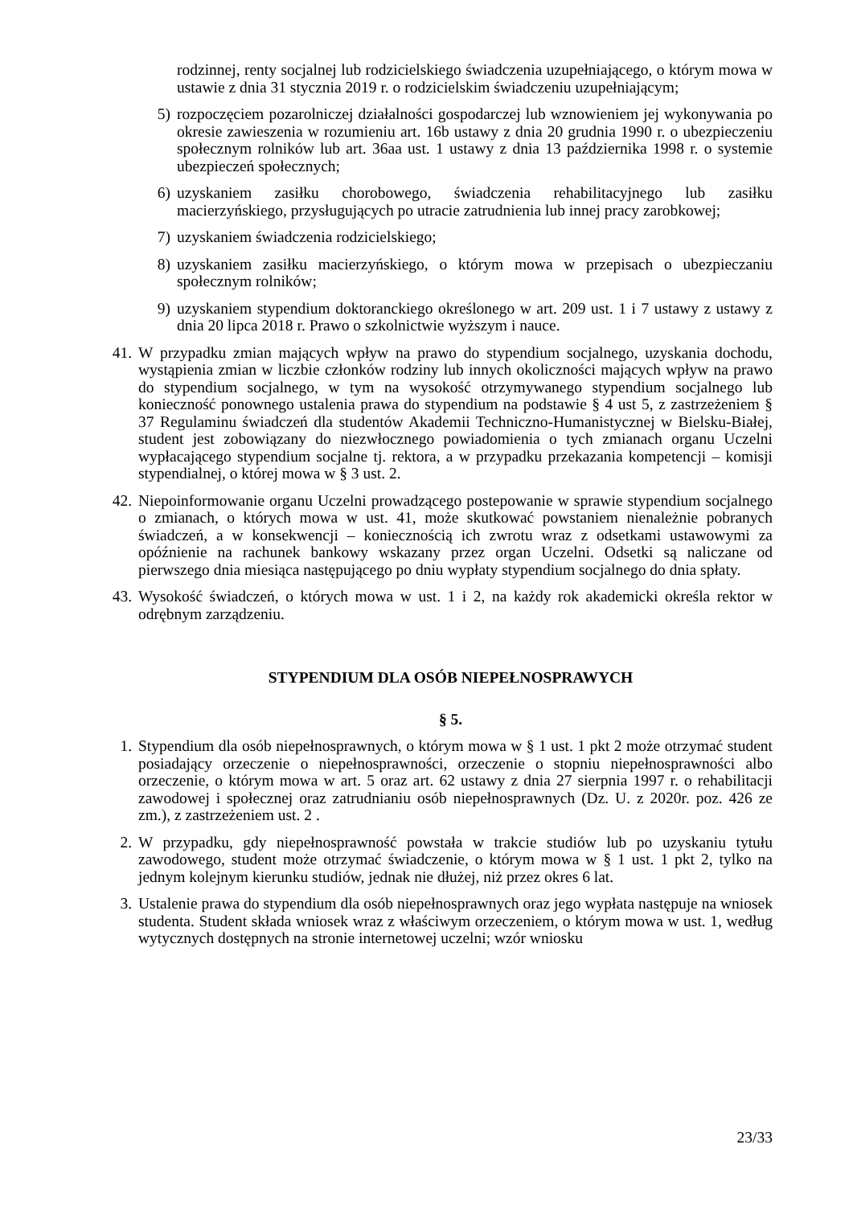rodzinnej, renty socjalnej lub rodzicielskiego świadczenia uzupełniającego, o którym mowa w ustawie z dnia 31 stycznia 2019 r. o rodzicielskim świadczeniu uzupełniającym;
5) rozpoczęciem pozarolniczej działalności gospodarczej lub wznowieniem jej wykonywania po okresie zawieszenia w rozumieniu art. 16b ustawy z dnia 20 grudnia 1990 r. o ubezpieczeniu społecznym rolników lub art. 36aa ust. 1 ustawy z dnia 13 października 1998 r. o systemie ubezpieczeń społecznych;
6) uzyskaniem zasiłku chorobowego, świadczenia rehabilitacyjnego lub zasiłku macierzyńskiego, przysługujących po utracie zatrudnienia lub innej pracy zarobkowej;
7) uzyskaniem świadczenia rodzicielskiego;
8) uzyskaniem zasiłku macierzyńskiego, o którym mowa w przepisach o ubezpieczaniu społecznym rolników;
9) uzyskaniem stypendium doktoranckiego określonego w art. 209 ust. 1 i 7 ustawy z ustawy z dnia 20 lipca 2018 r. Prawo o szkolnictwie wyższym i nauce.
41. W przypadku zmian mających wpływ na prawo do stypendium socjalnego, uzyskania dochodu, wystąpienia zmian w liczbie członków rodziny lub innych okoliczności mających wpływ na prawo do stypendium socjalnego, w tym na wysokość otrzymywanego stypendium socjalnego lub konieczność ponownego ustalenia prawa do stypendium na podstawie § 4 ust 5, z zastrzeżeniem § 37 Regulaminu świadczeń dla studentów Akademii Techniczno-Humanistycznej w Bielsku-Białej, student jest zobowiązany do niezwłocznego powiadomienia o tych zmianach organu Uczelni wypłacającego stypendium socjalne tj. rektora, a w przypadku przekazania kompetencji – komisji stypendialnej, o której mowa w § 3 ust. 2.
42. Niepoinformowanie organu Uczelni prowadzącego postepowanie w sprawie stypendium socjalnego o zmianach, o których mowa w ust. 41, może skutkować powstaniem nienależnie pobranych świadczeń, a w konsekwencji – koniecznością ich zwrotu wraz z odsetkami ustawowymi za opóźnienie na rachunek bankowy wskazany przez organ Uczelni. Odsetki są naliczane od pierwszego dnia miesiąca następującego po dniu wypłaty stypendium socjalnego do dnia spłaty.
43. Wysokość świadczeń, o których mowa w ust. 1 i 2, na każdy rok akademicki określa rektor w odrębnym zarządzeniu.
STYPENDIUM DLA OSÓB NIEPEŁNOSPRAWYCH
§ 5.
1. Stypendium dla osób niepełnosprawnych, o którym mowa w § 1 ust. 1 pkt 2 może otrzymać student posiadający orzeczenie o niepełnosprawności, orzeczenie o stopniu niepełnosprawności albo orzeczenie, o którym mowa w art. 5 oraz art. 62 ustawy z dnia 27 sierpnia 1997 r. o rehabilitacji zawodowej i społecznej oraz zatrudnianiu osób niepełnosprawnych (Dz. U. z 2020r. poz. 426 ze zm.), z zastrzeżeniem ust. 2 .
2. W przypadku, gdy niepełnosprawność powstała w trakcie studiów lub po uzyskaniu tytułu zawodowego, student może otrzymać świadczenie, o którym mowa w § 1 ust. 1 pkt 2, tylko na jednym kolejnym kierunku studiów, jednak nie dłużej, niż przez okres 6 lat.
3. Ustalenie prawa do stypendium dla osób niepełnosprawnych oraz jego wypłata następuje na wniosek studenta. Student składa wniosek wraz z właściwym orzeczeniem, o którym mowa w ust. 1, według wytycznych dostępnych na stronie internetowej uczelni; wzór wniosku
23/33